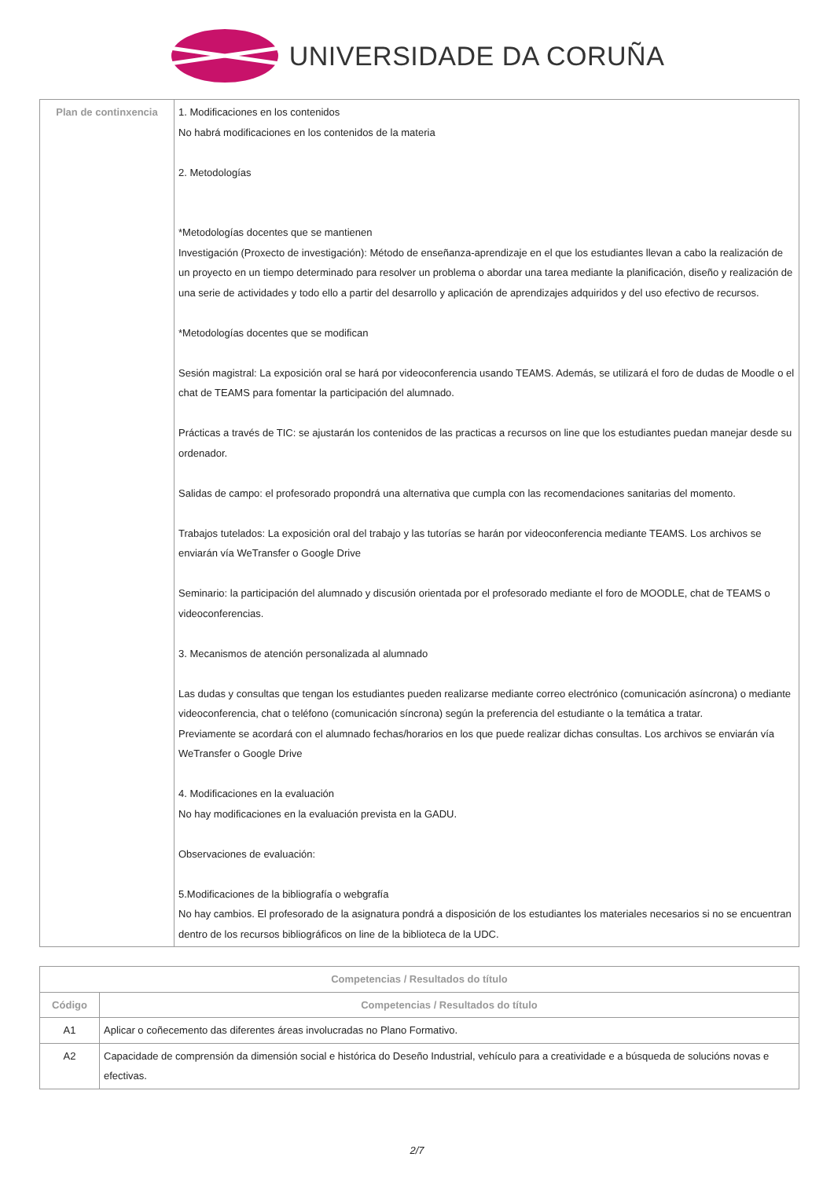UNIVERSIDADE DA CORUÑA
| Plan de continxencia | 1. Modificaciones en los contenidos No habrá modificaciones en los contenidos de la materia 2. Metodologías *Metodologías docentes que se mantienen Investigación (Proxecto de investigación): Método de enseñanza-aprendizaje en el que los estudiantes llevan a cabo la realización de un proyecto en un tiempo determinado para resolver un problema o abordar una tarea mediante la planificación, diseño y realización de una serie de actividades y todo ello a partir del desarrollo y aplicación de aprendizajes adquiridos y del uso efectivo de recursos. *Metodologías docentes que se modifican Sesión magistral: La exposición oral se hará por videoconferencia usando TEAMS. Además, se utilizará el foro de dudas de Moodle o el chat de TEAMS para fomentar la participación del alumnado. Prácticas a través de TIC: se ajustarán los contenidos de las practicas a recursos on line que los estudiantes puedan manejar desde su ordenador. Salidas de campo: el profesorado propondrá una alternativa que cumpla con las recomendaciones sanitarias del momento. Trabajos tutelados: La exposición oral del trabajo y las tutorías se harán por videoconferencia mediante TEAMS. Los archivos se enviarán vía WeTransfer o Google Drive Seminario: la participación del alumnado y discusión orientada por el profesorado mediante el foro de MOODLE, chat de TEAMS o videoconferencias. 3. Mecanismos de atención personalizada al alumnado Las dudas y consultas que tengan los estudiantes pueden realizarse mediante correo electrónico (comunicación asíncrona) o mediante videoconferencia, chat o teléfono (comunicación síncrona) según la preferencia del estudiante o la temática a tratar. Previamente se acordará con el alumnado fechas/horarios en los que puede realizar dichas consultas. Los archivos se enviarán vía WeTransfer o Google Drive 4. Modificaciones en la evaluación No hay modificaciones en la evaluación prevista en la GADU. Observaciones de evaluación: 5.Modificaciones de la bibliografía o webgrafía No hay cambios. El profesorado de la asignatura pondrá a disposición de los estudiantes los materiales necesarios si no se encuentran dentro de los recursos bibliográficos on line de la biblioteca de la UDC. |
| Competencias / Resultados do título | |
| --- | --- |
| Código | Competencias / Resultados do título |
| A1 | Aplicar o coñecemento das diferentes áreas involucradas no Plano Formativo. |
| A2 | Capacidade de comprensión da dimensión social e histórica do Deseño Industrial, vehículo para a creatividade e a búsqueda de solucións novas e efectivas. |
2/7